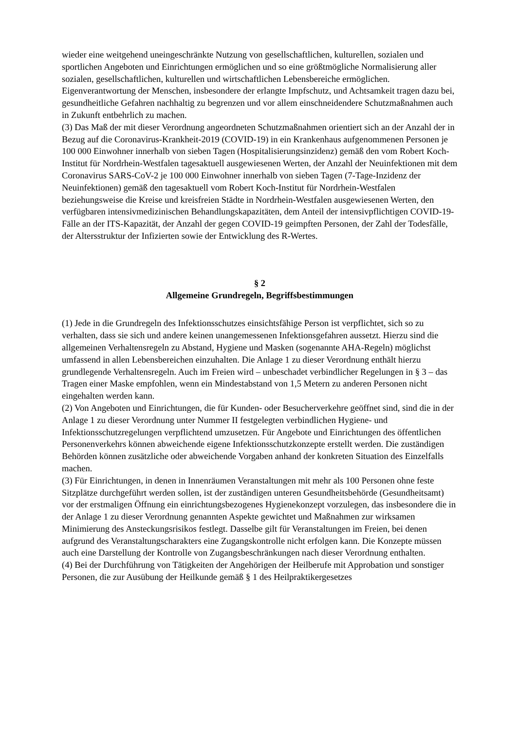wieder eine weitgehend uneingeschränkte Nutzung von gesellschaftlichen, kulturellen, sozia­len und sportlichen Angeboten und Einrichtungen ermöglichen und so eine größtmögliche Normalisierung aller sozialen, gesellschaftlichen, kulturellen und wirtschaftlichen Lebensbe­reiche ermöglichen. Eigenverantwortung der Menschen, insbesondere der erlangte Impf­schutz, und Achtsamkeit tragen dazu bei, gesundheitliche Gefahren nachhaltig zu begrenzen und vor allem einschneidendere Schutzmaßnahmen auch in Zukunft entbehrlich zu machen.
(3) Das Maß der mit dieser Verordnung angeordneten Schutzmaßnahmen orientiert sich an der Anzahl der in Bezug auf die Coronavirus-Krankheit-2019 (COVID-19) in ein Kranken­haus aufgenommenen Personen je 100 000 Einwohner innerhalb von sieben Tagen (Hospitali­sierungsinzidenz) gemäß den vom Robert Koch-Institut für Nordrhein-Westfalen tagesaktuell ausgewiesenen Werten, der Anzahl der Neuinfektionen mit dem Coronavirus SARS-CoV-2 je 100 000 Einwohner innerhalb von sieben Tagen (7-Tage-Inzidenz der Neuinfektionen) gemäß den tagesaktuell vom Robert Koch-Institut für Nordrhein-Westfalen beziehungsweise die Kreise und kreisfreien Städte in Nordrhein-Westfalen ausgewiesenen Werten, den verfügba­ren intensivmedizinischen Behandlungskapazitäten, dem Anteil der intensivpflichtigen CO­VID-19-Fälle an der ITS-Kapazität, der Anzahl der gegen COVID-19 geimpften Personen, der Zahl der Todesfälle, der Altersstruktur der Infizierten sowie der Entwicklung des R-Wer­tes.
§ 2
Allgemeine Grundregeln, Begriffsbestimmungen
(1) Jede in die Grundregeln des Infektionsschutzes einsichtsfähige Person ist verpflichtet, sich so zu verhalten, dass sie sich und andere keinen unangemessenen Infektionsgefahren aussetzt. Hierzu sind die allgemeinen Verhaltensregeln zu Abstand, Hygiene und Masken (sogenannte AHA-Regeln) möglichst umfassend in allen Lebensbereichen einzuhalten. Die Anlage 1 zu dieser Verordnung enthält hierzu grundlegende Verhaltensregeln. Auch im Freien wird – un­beschadet verbindlicher Regelungen in § 3 – das Tragen einer Maske empfohlen, wenn ein Mindestabstand von 1,5 Metern zu anderen Personen nicht eingehalten werden kann.
(2) Von Angeboten und Einrichtungen, die für Kunden- oder Besucherverkehre geöffnet sind, sind die in der Anlage 1 zu dieser Verordnung unter Nummer II festgelegten verbindlichen Hygiene- und Infektionsschutzregelungen verpflichtend umzusetzen. Für Angebote und Ein­richtungen des öffentlichen Personenverkehrs können abweichende eigene Infektionsschutz­konzepte erstellt werden. Die zuständigen Behörden können zusätzliche oder abweichende Vorgaben anhand der konkreten Situation des Einzelfalls machen.
(3) Für Einrichtungen, in denen in Innenräumen Veranstaltungen mit mehr als 100 Personen ohne feste Sitzplätze durchgeführt werden sollen, ist der zuständigen unteren Gesundheitsbe­hörde (Gesundheitsamt) vor der erstmaligen Öffnung ein einrichtungsbezogenes Hygienekon­zept vorzulegen, das insbesondere die in der Anlage 1 zu dieser Verordnung genannten As­pekte gewichtet und Maßnahmen zur wirksamen Minimierung des Ansteckungsrisikos fest­legt. Dasselbe gilt für Veranstaltungen im Freien, bei denen aufgrund des Veranstaltungscha­rakters eine Zugangskontrolle nicht erfolgen kann. Die Konzepte müssen auch eine Darstel­lung der Kontrolle von Zugangsbeschränkungen nach dieser Verordnung enthalten.
(4) Bei der Durchführung von Tätigkeiten der Angehörigen der Heilberufe mit Approbation und sonstiger Personen, die zur Ausübung der Heilkunde gemäß § 1 des Heilpraktikergesetzes